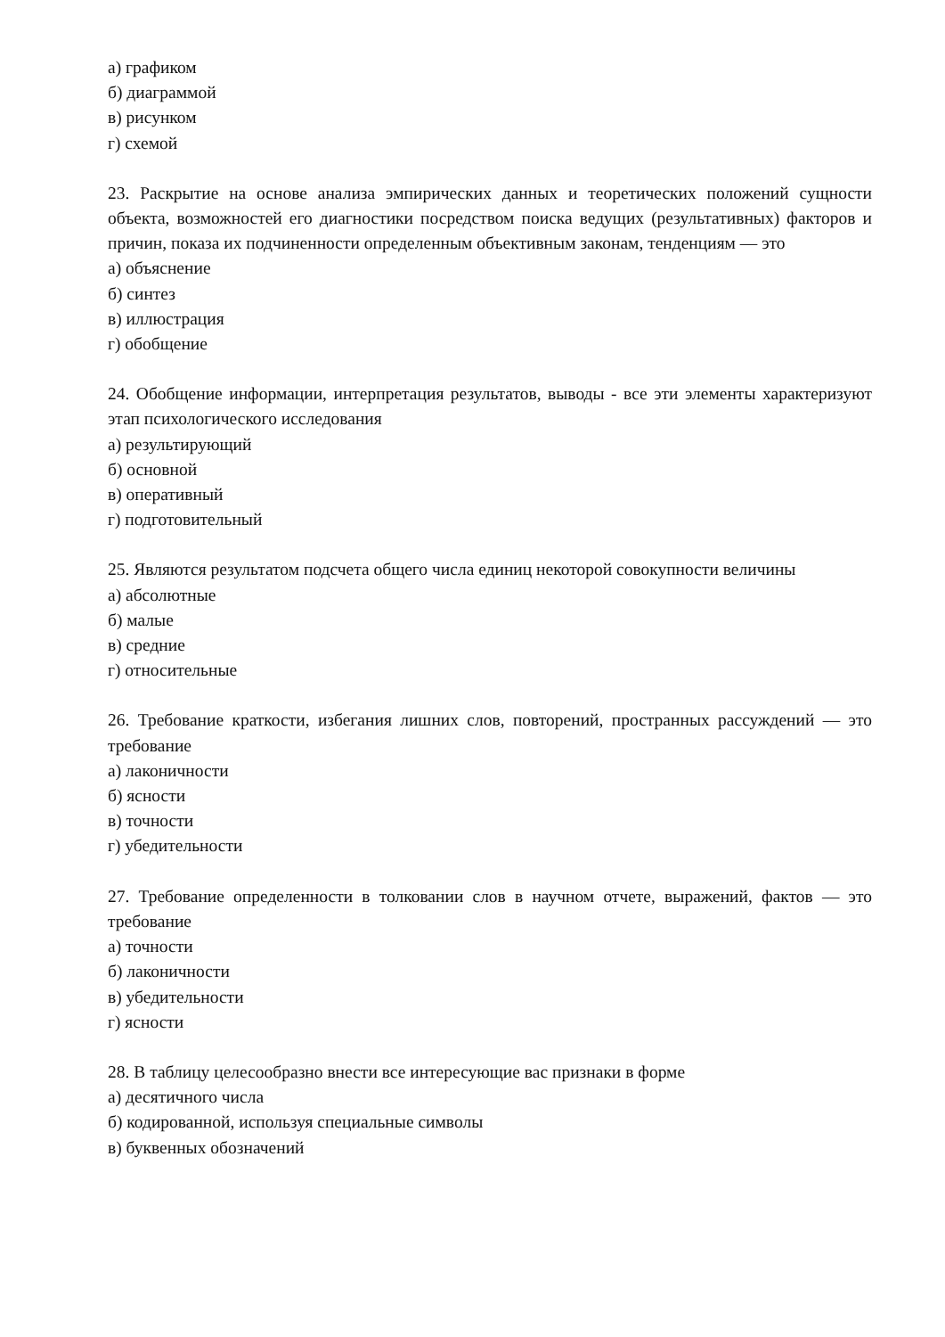а) графиком
б) диаграммой
в) рисунком
г) схемой
23. Раскрытие на основе анализа эмпирических данных и теоретических положений сущности объекта, возможностей его диагностики посредством поиска ведущих (результативных) факторов и причин, показа их подчиненности определенным объективным законам, тенденциям — это
а) объяснение
б) синтез
в) иллюстрация
г) обобщение
24. Обобщение информации, интерпретация результатов, выводы - все эти элементы характеризуют этап психологического исследования
а) результирующий
б) основной
в) оперативный
г) подготовительный
25. Являются результатом подсчета общего числа единиц некоторой совокупности величины
а) абсолютные
б) малые
в) средние
г) относительные
26. Требование краткости, избегания лишних слов, повторений, пространных рассуждений — это требование
а) лаконичности
б) ясности
в) точности
г) убедительности
27. Требование определенности в толковании слов в научном отчете, выражений, фактов — это требование
а) точности
б) лаконичности
в) убедительности
г) ясности
28. В таблицу целесообразно внести все интересующие вас признаки в форме
а) десятичного числа
б) кодированной, используя специальные символы
в) буквенных обозначений